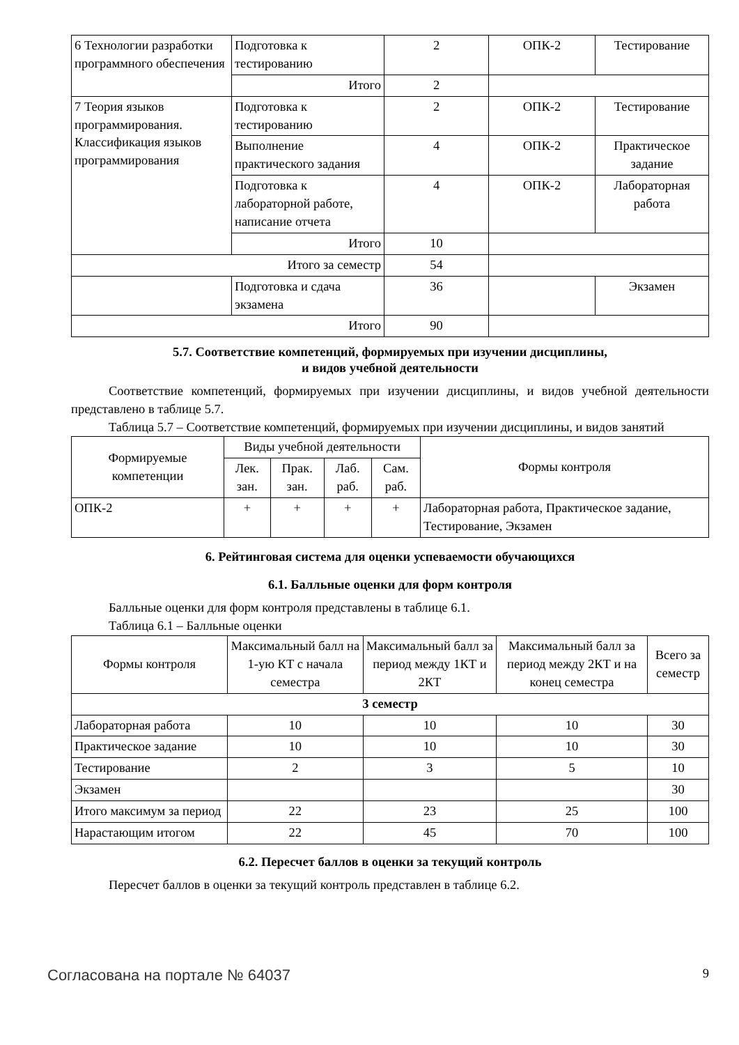| 6 Технологии разработки программного обеспечения | Подготовка к тестированию | 2 | ОПК-2 | Тестирование |
| | Итого | 2 | | |
| 7 Теория языков программирования. Классификация языков программирования | Подготовка к тестированию | 2 | ОПК-2 | Тестирование |
| | Выполнение практического задания | 4 | ОПК-2 | Практическое задание |
| | Подготовка к лабораторной работе, написание отчета | 4 | ОПК-2 | Лабораторная работа |
| | Итого | 10 | | |
| Итого за семестр | | 54 | | |
| | Подготовка и сдача экзамена | 36 | | Экзамен |
| Итого | | 90 | | |
5.7. Соответствие компетенций, формируемых при изучении дисциплины,
и видов учебной деятельности
Соответствие компетенций, формируемых при изучении дисциплины, и видов учебной деятельности представлено в таблице 5.7.
Таблица 5.7 – Соответствие компетенций, формируемых при изучении дисциплины, и видов занятий
| Формируемые компетенции | Виды учебной деятельности | | | | Формы контроля |
| --- | --- | --- | --- | --- | --- |
| | Лек. зан. | Прак. зан. | Лаб. раб. | Сам. раб. | |
| ОПК-2 | + | + | + | + | Лабораторная работа, Практическое задание, Тестирование, Экзамен |
6. Рейтинговая система для оценки успеваемости обучающихся
6.1. Балльные оценки для форм контроля
Балльные оценки для форм контроля представлены в таблице 6.1.
Таблица 6.1 – Балльные оценки
| Формы контроля | Максимальный балл на 1-ую КТ с начала семестра | Максимальный балл за период между 1КТ и 2КТ | Максимальный балл за период между 2КТ и на конец семестра | Всего за семестр |
| --- | --- | --- | --- | --- |
| 3 семестр | | | | |
| Лабораторная работа | 10 | 10 | 10 | 30 |
| Практическое задание | 10 | 10 | 10 | 30 |
| Тестирование | 2 | 3 | 5 | 10 |
| Экзамен | | | | 30 |
| Итого максимум за период | 22 | 23 | 25 | 100 |
| Нарастающим итогом | 22 | 45 | 70 | 100 |
6.2. Пересчет баллов в оценки за текущий контроль
Пересчет баллов в оценки за текущий контроль представлен в таблице 6.2.
Согласована на портале № 64037 9